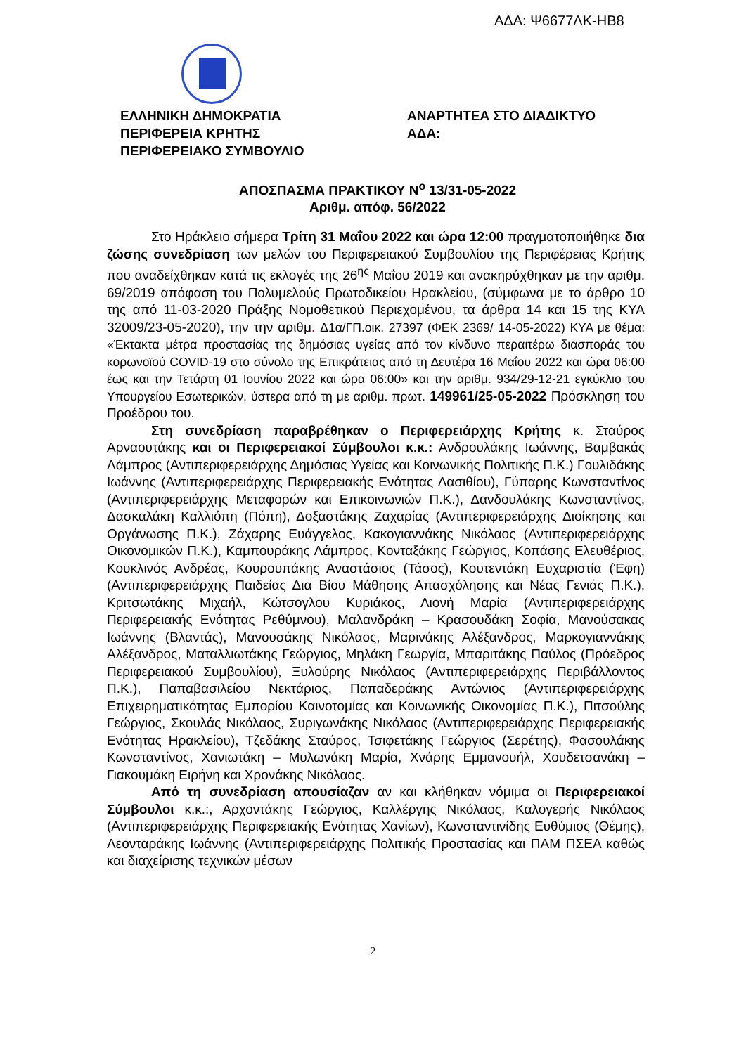ΑΔΑ: Ψ6677ΛΚ-ΗΒ8
ΕΛΛΗΝΙΚΗ ΔΗΜΟΚΡΑΤΙΑ
ΠΕΡΙΦΕΡΕΙΑ ΚΡΗΤΗΣ
ΠΕΡΙΦΕΡΕΙΑΚΟ ΣΥΜΒΟΥΛΙΟ
ΑΝΑΡΤΗΤΕΑ ΣΤΟ ΔΙΑΔΙΚΤΥΟ
ΑΔΑ:
ΑΠΟΣΠΑΣΜΑ ΠΡΑΚΤΙΚΟΥ Ν<sup>ο</sup> 13/31-05-2022
Αριθμ. απόφ. 56/2022
Στο Ηράκλειο σήμερα Τρίτη 31 Μαΐου 2022 και ώρα 12:00 πραγματοποιήθηκε δια ζώσης συνεδρίαση των μελών του Περιφερειακού Συμβουλίου της Περιφέρειας Κρήτης που αναδείχθηκαν κατά τις εκλογές της 26<sup>ης</sup> Μαΐου 2019 και ανακηρύχθηκαν με την αριθμ. 69/2019 απόφαση του Πολυμελούς Πρωτοδικείου Ηρακλείου, (σύμφωνα με το άρθρο 10 της από 11-03-2020 Πράξης Νομοθετικού Περιεχομένου, τα άρθρα 14 και 15 της ΚΥΑ 32009/23-05-2020), την την αριθμ. Δ1α/ΓΠ.οικ. 27397 (ΦΕΚ 2369/ 14-05-2022) ΚΥΑ με θέμα: «Έκτακτα μέτρα προστασίας της δημόσιας υγείας από τον κίνδυνο περαιτέρω διασποράς του κορωνοϊού COVID-19 στο σύνολο της Επικράτειας από τη Δευτέρα 16 Μαΐου 2022 και ώρα 06:00 έως και την Τετάρτη 01 Ιουνίου 2022 και ώρα 06:00» και την αριθμ. 934/29-12-21 εγκύκλιο του Υπουργείου Εσωτερικών, ύστερα από τη με αριθμ. πρωτ. 149961/25-05-2022 Πρόσκληση του Προέδρου του.
Στη συνεδρίαση παραβρέθηκαν ο Περιφερειάρχης Κρήτης κ. Σταύρος Αρναουτάκης και οι Περιφερειακοί Σύμβουλοι κ.κ.: Ανδρουλάκης Ιωάννης, Βαμβακάς Λάμπρος (Αντιπεριφερειάρχης Δημόσιας Υγείας και Κοινωνικής Πολιτικής Π.Κ.) Γουλιδάκης Ιωάννης (Αντιπεριφερειάρχης Περιφερειακής Ενότητας Λασιθίου), Γύπαρης Κωνσταντίνος (Αντιπεριφερειάρχης Μεταφορών και Επικοινωνιών Π.Κ.), Δανδουλάκης Κωνσταντίνος, Δασκαλάκη Καλλιόπη (Πόπη), Δοξαστάκης Ζαχαρίας (Αντιπεριφερειάρχης Διοίκησης και Οργάνωσης Π.Κ.), Ζάχαρης Ευάγγελος, Κακογιαννάκης Νικόλαος (Αντιπεριφερειάρχης Οικονομικών Π.Κ.), Καμπουράκης Λάμπρος, Κονταξάκης Γεώργιος, Κοπάσης Ελευθέριος, Κουκλινός Ανδρέας, Κουρουπάκης Αναστάσιος (Τάσος), Κουτεντάκη Ευχαριστία (Έφη) (Αντιπεριφερειάρχης Παιδείας Δια Βίου Μάθησης Απασχόλησης και Νέας Γενιάς Π.Κ.), Κριτσωτάκης Μιχαήλ, Κώτσογλου Κυριάκος, Λιονή Μαρία (Αντιπεριφερειάρχης Περιφερειακής Ενότητας Ρεθύμνου), Μαλανδράκη – Κρασουδάκη Σοφία, Μανούσακας Ιωάννης (Βλαντάς), Μανουσάκης Νικόλαος, Μαρινάκης Αλέξανδρος, Μαρκογιαννάκης Αλέξανδρος, Ματαλλιωτάκης Γεώργιος, Μηλάκη Γεωργία, Μπαριτάκης Παύλος (Πρόεδρος Περιφερειακού Συμβουλίου), Ξυλούρης Νικόλαος (Αντιπεριφερειάρχης Περιβάλλοντος Π.Κ.), Παπαβασιλείου Νεκτάριος, Παπαδεράκης Αντώνιος (Αντιπεριφερειάρχης Επιχειρηματικότητας Εμπορίου Καινοτομίας και Κοινωνικής Οικονομίας Π.Κ.), Πιτσούλης Γεώργιος, Σκουλάς Νικόλαος, Συριγωνάκης Νικόλαος (Αντιπεριφερειάρχης Περιφερειακής Ενότητας Ηρακλείου), Τζεδάκης Σταύρος, Τσιφετάκης Γεώργιος (Σερέτης), Φασουλάκης Κωνσταντίνος, Χανιωτάκη – Μυλωνάκη Μαρία, Χνάρης Εμμανουήλ, Χουδετσανάκη – Γιακουμάκη Ειρήνη και Χρονάκης Νικόλαος.
Από τη συνεδρίαση απουσίαζαν αν και κλήθηκαν νόμιμα οι Περιφερειακοί Σύμβουλοι κ.κ.:, Αρχοντάκης Γεώργιος, Καλλέργης Νικόλαος, Καλογερής Νικόλαος (Αντιπεριφερειάρχης Περιφερειακής Ενότητας Χανίων), Κωνσταντινίδης Ευθύμιος (Θέμης), Λεονταράκης Ιωάννης (Αντιπεριφερειάρχης Πολιτικής Προστασίας και ΠΑΜ ΠΣΕΑ καθώς και διαχείρισης τεχνικών μέσων
2